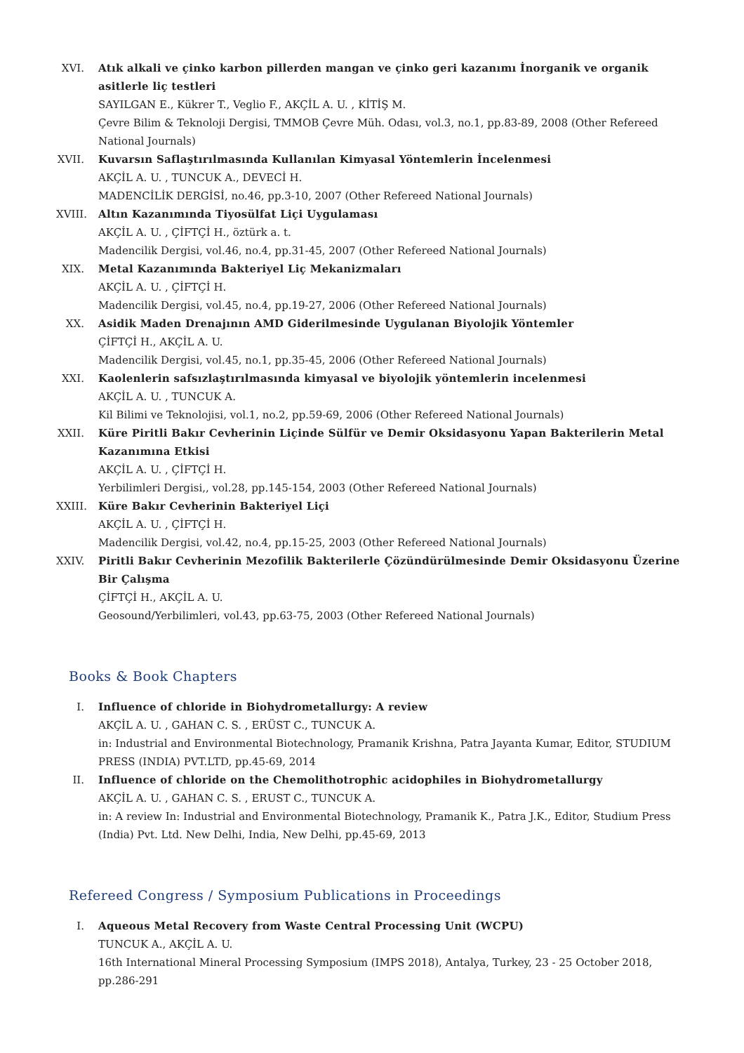XVI. Atık alkali ve çinko karbon pillerden mangan ve çinko geri kazanımı İnorganik ve organik asitlerle liç testleri
SAYILGAN E., Kükrer T., Veglio F., AKÇİL A. U. , KİTİŞ M.
Çevre Bilim & Teknoloji Dergisi, TMMOB Çevre Müh. Odası, vol.3, no.1, pp.83-89, 2008 (Other Refereed National Journals)
XVII.
Kuvarsın Saflaştırılmasında Kullanılan Kimyasal Yöntemlerin İncelenmesi
AKÇİL A. U. , TUNCUK A., DEVECİ H.
MADENCİLİK DERGİSİ, no.46, pp.3-10, 2007 (Other Refereed National Journals)
XVIII.
Altın Kazanımında Tiyosülfat Liçi Uygulaması
AKÇİL A. U. , ÇİFTÇİ H., öztürk a. t.
Madencilik Dergisi, vol.46, no.4, pp.31-45, 2007 (Other Refereed National Journals)
XIX. Metal Kazanımında Bakteriyel Liç Mekanizmaları
AKÇİL A. U. , ÇİFTÇİ H.
Madencilik Dergisi, vol.45, no.4, pp.19-27, 2006 (Other Refereed National Journals)
XX. Asidik Maden Drenajının AMD Giderilmesinde Uygulanan Biyolojik Yöntemler
ÇİFTÇİ H., AKÇİL A. U.
Madencilik Dergisi, vol.45, no.1, pp.35-45, 2006 (Other Refereed National Journals)
XXI. Kaolenlerin safsızlaştırılmasında kimyasal ve biyolojik yöntemlerin incelenmesi
AKÇİL A. U. , TUNCUK A.
Kil Bilimi ve Teknolojisi, vol.1, no.2, pp.59-69, 2006 (Other Refereed National Journals)
XXII.
Küre Piritli Bakır Cevherinin Liçinde Sülfür ve Demir Oksidasyonu Yapan Bakterilerin Metal Kazanımına Etkisi
AKÇİL A. U. , ÇİFTÇİ H.
Yerbilimleri Dergisi,, vol.28, pp.145-154, 2003 (Other Refereed National Journals)
XXIII.
Küre Bakır Cevherinin Bakteriyel Liçi
AKÇİL A. U. , ÇİFTÇİ H.
Madencilik Dergisi, vol.42, no.4, pp.15-25, 2003 (Other Refereed National Journals)
XXIV.
Piritli Bakır Cevherinin Mezofilik Bakterilerle Çözündürülmesinde Demir Oksidasyonu Üzerine Bir Çalışma
ÇİFTÇİ H., AKÇİL A. U.
Geosound/Yerbilimleri, vol.43, pp.63-75, 2003 (Other Refereed National Journals)
Books & Book Chapters
I. Influence of chloride in Biohydrometallurgy: A review
AKÇİL A. U. , GAHAN C. S. , ERÜST C., TUNCUK A.
in: Industrial and Environmental Biotechnology, Pramanik Krishna, Patra Jayanta Kumar, Editor, STUDIUM PRESS (INDIA) PVT.LTD, pp.45-69, 2014
II. Influence of chloride on the Chemolithotrophic acidophiles in Biohydrometallurgy
AKÇİL A. U. , GAHAN C. S. , ERUST C., TUNCUK A.
in: A review In: Industrial and Environmental Biotechnology, Pramanik K., Patra J.K., Editor, Studium Press (India) Pvt. Ltd. New Delhi, India, New Delhi, pp.45-69, 2013
Refereed Congress / Symposium Publications in Proceedings
I. Aqueous Metal Recovery from Waste Central Processing Unit (WCPU)
TUNCUK A., AKÇİL A. U.
16th International Mineral Processing Symposium (IMPS 2018), Antalya, Turkey, 23 - 25 October 2018, pp.286-291